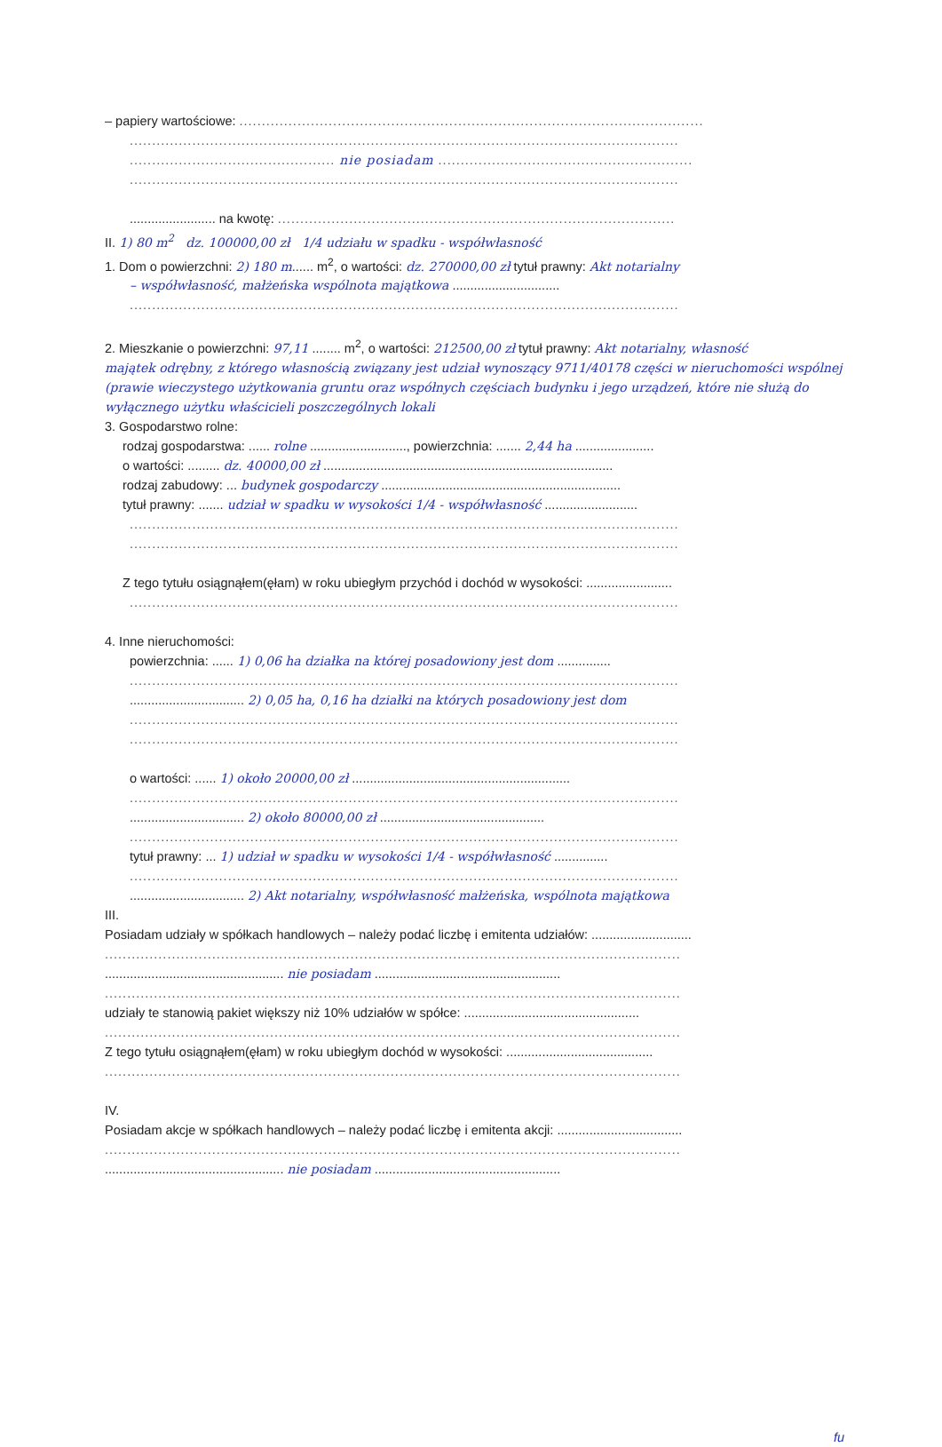– papiery wartościowe: ........................................................................................................
...........................................................................................................................
.............................................. nie posiadam .........................................................
...........................................................................................................................
........................ na kwotę: .........................................................................................
II. 1) 80 m<sup>2</sup> dz. 100000,00 zł 1/4 udziału w spadku - współwłasność
1. Dom o powierzchni: 2) 180 m...... m<sup>2</sup>, o wartości: dz. 270000,00 zł tytuł prawny: Akt notarialny
– współwłasność, małżeńska wspólnota majątkowa ..............................
...........................................................................................................................
2. Mieszkanie o powierzchni: 97,11 ........ m<sup>2</sup>, o wartości: 212500,00 zł tytuł prawny: Akt notarialny, własność
majątek odrębny, z którego własnością związany jest udział wynoszący 9711/40178 części w nieruchomości wspólnej (prawie wieczystego użytkowania gruntu oraz współnych częściach budynku i jego urządzeń, które nie służą do wyłącznego użytku właścicieli poszczególnych lokali
3. Gospodarstwo rolne:
rodzaj gospodarstwa: ...... rolne ..........................., powierzchnia: ....... 2,44 ha ......................
o wartości: ......... dz. 40000,00 zł .................................................................................
rodzaj zabudowy: ... budynek gospodarczy ...................................................................
tytuł prawny: ....... udział w spadku w wysokości 1/4 - współwłasność ..........................
...........................................................................................................................
...........................................................................................................................
Z tego tytułu osiągnąłem(ęłam) w roku ubiegłym przychód i dochód w wysokości: ........................
...........................................................................................................................
4. Inne nieruchomości:
powierzchnia: ...... 1) 0,06 ha działka na której posadowiony jest dom ...............
...........................................................................................................................
................................ 2) 0,05 ha, 0,16 ha działki na których posadowiony jest dom
...........................................................................................................................
...........................................................................................................................
o wartości: ...... 1) około 20000,00 zł .............................................................
...........................................................................................................................
................................ 2) około 80000,00 zł ..............................................
...........................................................................................................................
tytuł prawny: ... 1) udział w spadku w wysokości 1/4 - współwłasność ...............
...........................................................................................................................
................................ 2) Akt notarialny, współwłasność małżeńska, wspólnota majątkowa
III.
Posiadam udziały w spółkach handlowych – należy podać liczbę i emitenta udziałów: ............................
.................................................................................................................................
.................................................. nie posiadam ....................................................
.................................................................................................................................
udziały te stanowią pakiet większy niż 10% udziałów w spółce: .................................................
.................................................................................................................................
Z tego tytułu osiągnąłem(ęłam) w roku ubiegłym dochód w wysokości: .........................................
.................................................................................................................................
IV.
Posiadam akcje w spółkach handlowych – należy podać liczbę i emitenta akcji: ...................................
.................................................................................................................................
.................................................. nie posiadam ....................................................
fu